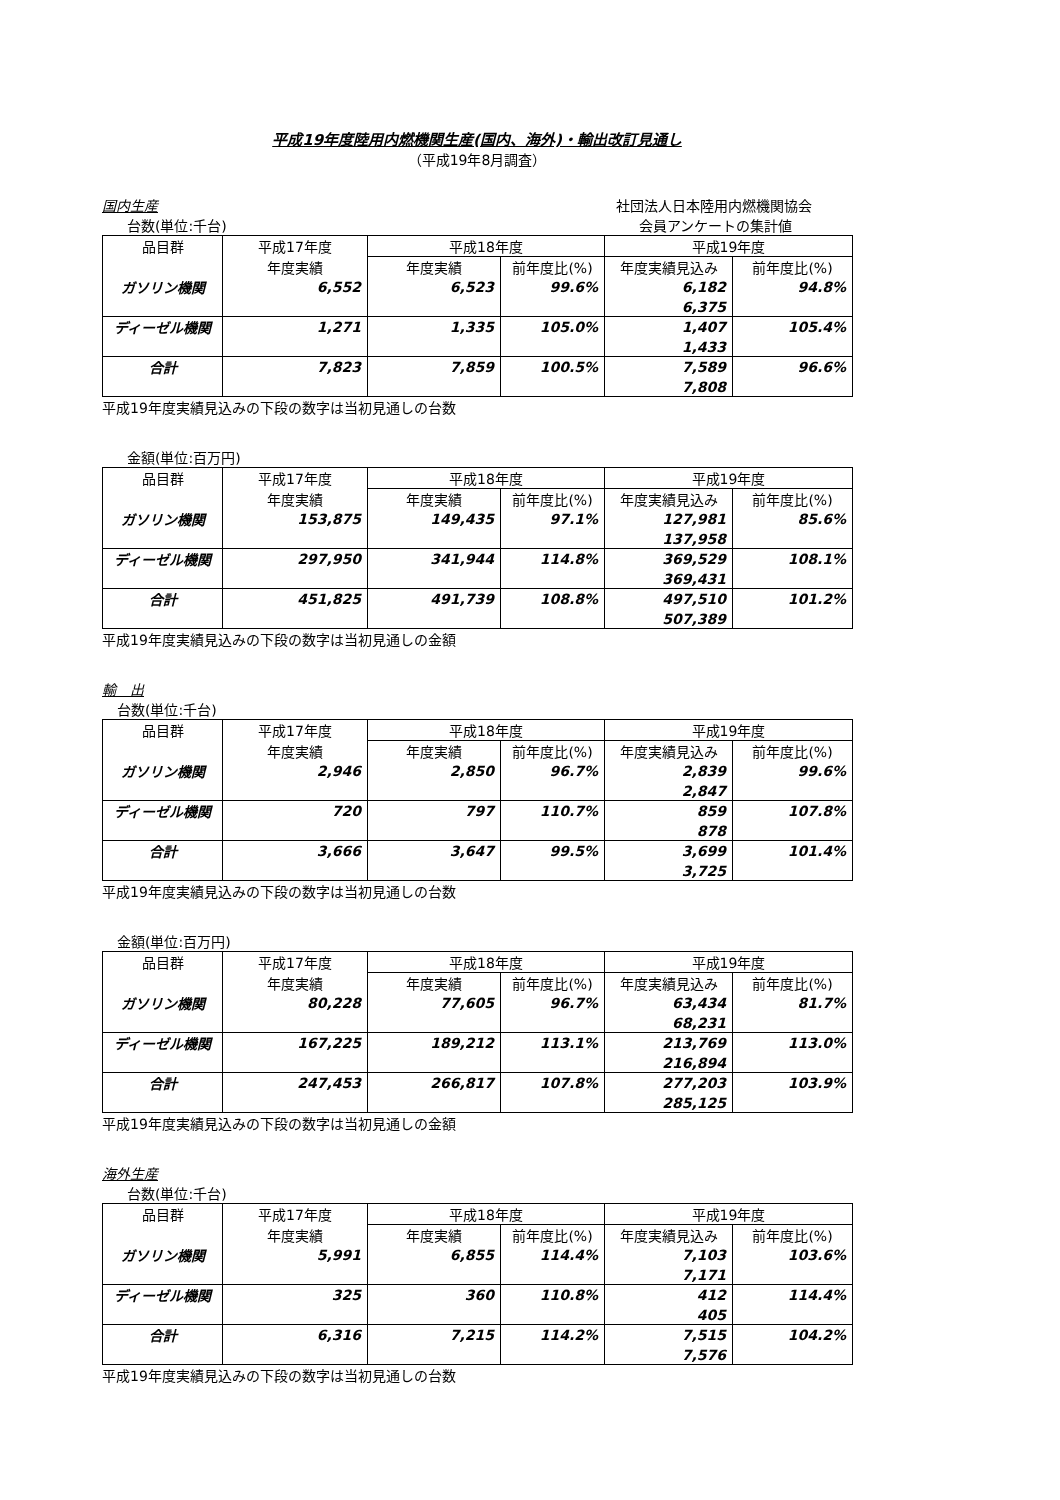平成19年度陸用内燃機関生産(国内、海外)・輸出改訂見通し
（平成19年8月調査）
国内生産 社団法人日本陸用内燃機関協会
台数(単位:千台) 会員アンケートの集計値
| 品目群 | 平成17年度 | 平成18年度 | | 平成19年度 | |
| --- | --- | --- | --- | --- | --- |
| | 年度実績 | 年度実績 | 前年度比(%) | 年度実績見込み | 前年度比(%) |
| ガソリン機関 | 6,552 | 6,523 | 99.6% | 6,182 | 94.8% |
| | | | | 6,375 | |
| ディーゼル機関 | 1,271 | 1,335 | 105.0% | 1,407 | 105.4% |
| | | | | 1,433 | |
| 合計 | 7,823 | 7,859 | 100.5% | 7,589 | 96.6% |
| | | | | 7,808 | |
平成19年度実績見込みの下段の数字は当初見通しの台数
金額(単位:百万円)
| 品目群 | 平成17年度 | 平成18年度 | | 平成19年度 | |
| --- | --- | --- | --- | --- | --- |
| | 年度実績 | 年度実績 | 前年度比(%) | 年度実績見込み | 前年度比(%) |
| ガソリン機関 | 153,875 | 149,435 | 97.1% | 127,981 | 85.6% |
| | | | | 137,958 | |
| ディーゼル機関 | 297,950 | 341,944 | 114.8% | 369,529 | 108.1% |
| | | | | 369,431 | |
| 合計 | 451,825 | 491,739 | 108.8% | 497,510 | 101.2% |
| | | | | 507,389 | |
平成19年度実績見込みの下段の数字は当初見通しの金額
輸　出
台数(単位:千台)
| 品目群 | 平成17年度 | 平成18年度 | | 平成19年度 | |
| --- | --- | --- | --- | --- | --- |
| | 年度実績 | 年度実績 | 前年度比(%) | 年度実績見込み | 前年度比(%) |
| ガソリン機関 | 2,946 | 2,850 | 96.7% | 2,839 | 99.6% |
| | | | | 2,847 | |
| ディーゼル機関 | 720 | 797 | 110.7% | 859 | 107.8% |
| | | | | 878 | |
| 合計 | 3,666 | 3,647 | 99.5% | 3,699 | 101.4% |
| | | | | 3,725 | |
平成19年度実績見込みの下段の数字は当初見通しの台数
金額(単位:百万円)
| 品目群 | 平成17年度 | 平成18年度 | | 平成19年度 | |
| --- | --- | --- | --- | --- | --- |
| | 年度実績 | 年度実績 | 前年度比(%) | 年度実績見込み | 前年度比(%) |
| ガソリン機関 | 80,228 | 77,605 | 96.7% | 63,434 | 81.7% |
| | | | | 68,231 | |
| ディーゼル機関 | 167,225 | 189,212 | 113.1% | 213,769 | 113.0% |
| | | | | 216,894 | |
| 合計 | 247,453 | 266,817 | 107.8% | 277,203 | 103.9% |
| | | | | 285,125 | |
平成19年度実績見込みの下段の数字は当初見通しの金額
海外生産
台数(単位:千台)
| 品目群 | 平成17年度 | 平成18年度 | | 平成19年度 | |
| --- | --- | --- | --- | --- | --- |
| | 年度実績 | 年度実績 | 前年度比(%) | 年度実績見込み | 前年度比(%) |
| ガソリン機関 | 5,991 | 6,855 | 114.4% | 7,103 | 103.6% |
| | | | | 7,171 | |
| ディーゼル機関 | 325 | 360 | 110.8% | 412 | 114.4% |
| | | | | 405 | |
| 合計 | 6,316 | 7,215 | 114.2% | 7,515 | 104.2% |
| | | | | 7,576 | |
平成19年度実績見込みの下段の数字は当初見通しの台数